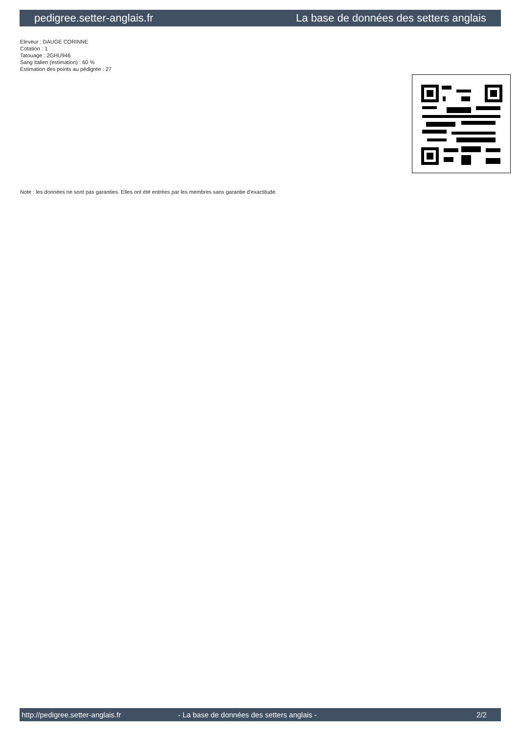pedigree.setter-anglais.fr La base de données des setters anglais
Eleveur : DAUGE CORINNE
Cotation : 1
Tatouage : 2GHU946
Sang italien (estimation) : 60 %
Estimation des points au pédigrée : 27
Note : les données ne sont pas garanties. Elles ont été entrées par les membres sans garantie d'exactitude.
http://pedigree.setter-anglais.fr - La base de données des setters anglais - 2/2